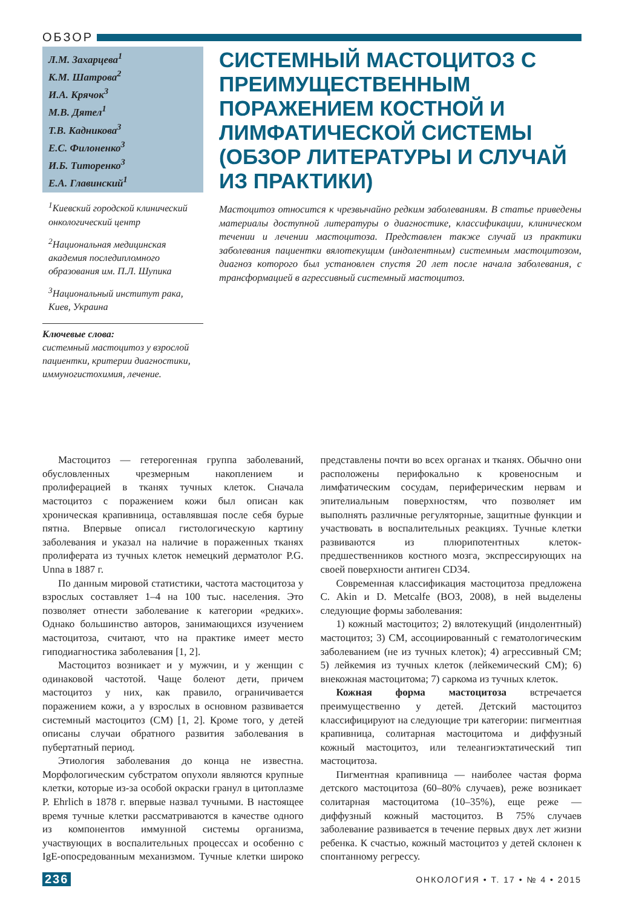ОБЗОР
Л.М. Захарцева<sup>1</sup>
К.М. Шатрова<sup>2</sup>
И.А. Крячок<sup>3</sup>
М.В. Дятел<sup>1</sup>
Т.В. Кадникова<sup>3</sup>
Е.С. Филоненко<sup>3</sup>
И.Б. Титоренко<sup>3</sup>
Е.А. Главинский<sup>1</sup>
<sup>1</sup> Киевский городской клинический онкологический центр
<sup>2</sup> Национальная медицинская академия последипломного образования им. П.Л. Шупика
<sup>3</sup> Национальный институт рака, Киев, Украина
Ключевые слова:
системный мастоцитоз у взрослой пациентки, критерии диагностики, иммуногистохимия, лечение.
СИСТЕМНЫЙ МАСТОЦИТОЗ С ПРЕИМУЩЕСТВЕННЫМ ПОРАЖЕНИЕМ КОСТНОЙ И ЛИМФАТИЧЕСКОЙ СИСТЕМЫ (ОБЗОР ЛИТЕРАТУРЫ И СЛУЧАЙ ИЗ ПРАКТИКИ)
Мастоцитоз относится к чрезвычайно редким заболеваниям. В статье приведены материалы доступной литературы о диагностике, классификации, клиническом течении и лечении мастоцитоза. Представлен также случай из практики заболевания пациентки вялотекущим (индолентным) системным мастоцитозом, диагноз которого был установлен спустя 20 лет после начала заболевания, с трансформацией в агрессивный системный мастоцитоз.
Мастоцитоз — гетерогенная группа заболеваний, обусловленных чрезмерным накоплением и пролиферацией в тканях тучных клеток. Сначала мастоцитоз с поражением кожи был описан как хроническая крапивница, оставлявшая после себя бурые пятна. Впервые описал гистологическую картину заболевания и указал на наличие в пораженных тканях пролиферата из тучных клеток немецкий дерматолог P.G. Unna в 1887 г.
По данным мировой статистики, частота мастоцитоза у взрослых составляет 1–4 на 100 тыс. населения. Это позволяет отнести заболевание к категории «редких». Однако большинство авторов, занимающихся изучением мастоцитоза, считают, что на практике имеет место гиподиагностика заболевания [1, 2].
Мастоцитоз возникает и у мужчин, и у женщин с одинаковой частотой. Чаще болеют дети, причем мастоцитоз у них, как правило, ограничивается поражением кожи, а у взрослых в основном развивается системный мастоцитоз (СМ) [1, 2]. Кроме того, у детей описаны случаи обратного развития заболевания в пубертатный период.
Этиология заболевания до конца не известна. Морфологическим субстратом опухоли являются крупные клетки, которые из-за особой окраски гранул в цитоплазме P. Ehrlich в 1878 г. впервые назвал тучными. В настоящее время тучные клетки рассматриваются в качестве одного из компонентов иммунной системы организма, участвующих в воспалительных процессах и особенно с IgE-опосредованным механизмом. Тучные клетки широко представлены почти во всех органах и тканях. Обычно они расположены перифокально к кровеносным и лимфатическим сосудам, периферическим нервам и эпителиальным поверхностям, что позволяет им выполнять различные регуляторные, защитные функции и участвовать в воспалительных реакциях. Тучные клетки развиваются из плюрипотентных клеток-предшественников костного мозга, экспрессирующих на своей поверхности антиген CD34.
Современная классификация мастоцитоза предложена C. Akin и D. Metcalfe (ВОЗ, 2008), в ней выделены следующие формы заболевания:
1) кожный мастоцитоз; 2) вялотекущий (индолентный) мастоцитоз; 3) СМ, ассоциированный с гематологическим заболеванием (не из тучных клеток); 4) агрессивный СМ; 5) лейкемия из тучных клеток (лейкемический СМ); 6) внекожная мастоцитома; 7) саркома из тучных клеток.
Кожная форма мастоцитоза встречается преимущественно у детей. Детский мастоцитоз классифицируют на следующие три категории: пигментная крапивница, солитарная мастоцитома и диффузный кожный мастоцитоз, или телеангиэктатический тип мастоцитоза.
Пигментная крапивница — наиболее частая форма детского мастоцитоза (60–80% случаев), реже возникает солитарная мастоцитома (10–35%), еще реже — диффузный кожный мастоцитоз. В 75% случаев заболевание развивается в течение первых двух лет жизни ребенка. К счастью, кожный мастоцитоз у детей склонен к спонтанному регрессу.
236 ОНКОЛОГИЯ • Т. 17 • № 4 • 2015